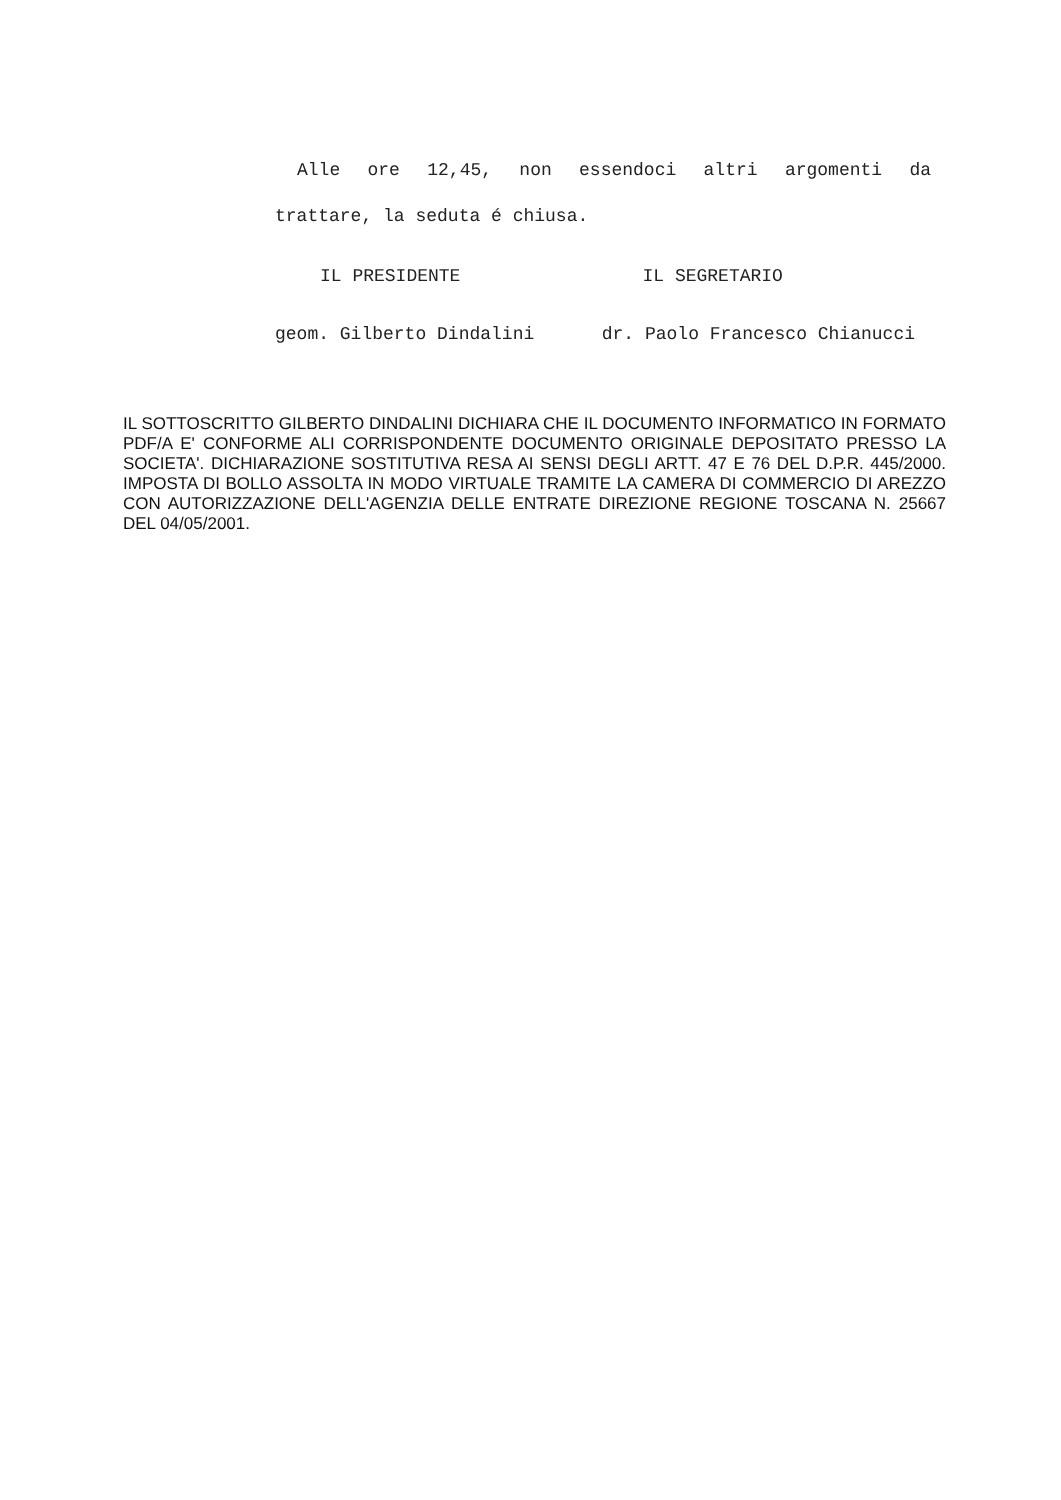Alle ore 12,45, non essendoci altri argomenti da
trattare, la seduta é chiusa.
IL PRESIDENTE IL SEGRETARIO
geom. Gilberto Dindalini dr. Paolo Francesco Chianucci
IL SOTTOSCRITTO GILBERTO DINDALINI DICHIARA CHE IL DOCUMENTO INFORMATICO IN FORMATO PDF/A E' CONFORME ALI CORRISPONDENTE DOCUMENTO ORIGINALE DEPOSITATO PRESSO LA SOCIETA'. DICHIARAZIONE SOSTITUTIVA RESA AI SENSI DEGLI ARTT. 47 E 76 DEL D.P.R. 445/2000. IMPOSTA DI BOLLO ASSOLTA IN MODO VIRTUALE TRAMITE LA CAMERA DI COMMERCIO DI AREZZO CON AUTORIZZAZIONE DELL'AGENZIA DELLE ENTRATE DIREZIONE REGIONE TOSCANA N. 25667 DEL 04/05/2001.